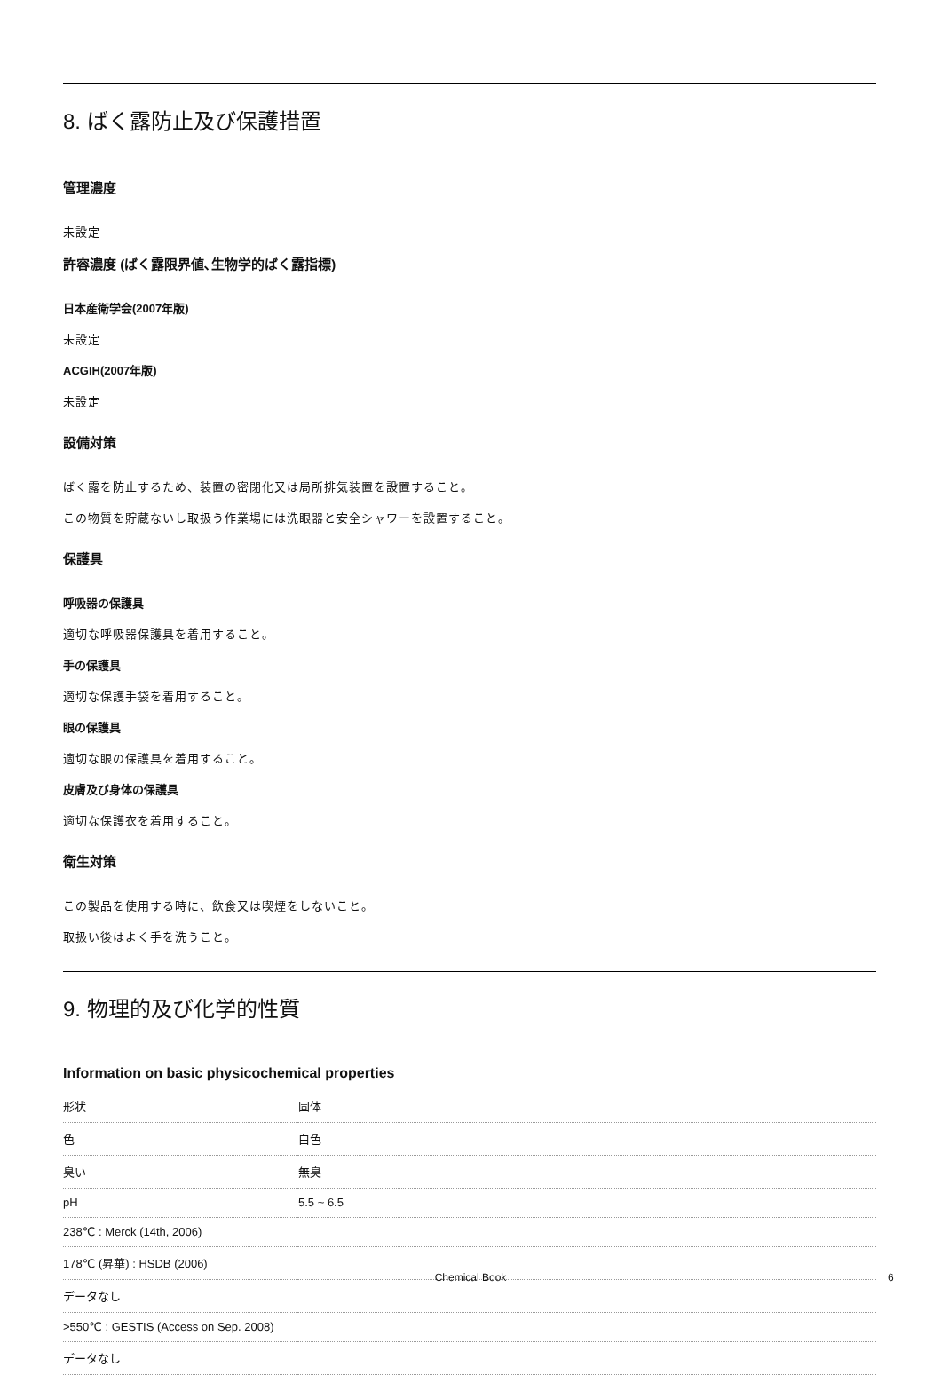8. ばく露防止及び保護措置
管理濃度
未設定
許容濃度 (ばく露限界値､生物学的ばく露指標)
日本産衛学会(2007年版)
未設定
ACGIH(2007年版)
未設定
設備対策
ばく露を防止するため、装置の密閉化又は局所排気装置を設置すること。
この物質を貯蔵ないし取扱う作業場には洗眼器と安全シャワーを設置すること。
保護具
呼吸器の保護具
適切な呼吸器保護具を着用すること。
手の保護具
適切な保護手袋を着用すること。
眼の保護具
適切な眼の保護具を着用すること。
皮膚及び身体の保護具
適切な保護衣を着用すること。
衛生対策
この製品を使用する時に、飲食又は喫煙をしないこと。
取扱い後はよく手を洗うこと。
9. 物理的及び化学的性質
Information on basic physicochemical properties
| 形状 | 固体 |
| 色 | 白色 |
| 臭い | 無臭 |
| pH | 5.5 ~ 6.5 |
| 238℃ : Merck (14th, 2006) | |
| 178℃ (昇華) : HSDB (2006) | |
| データなし | |
| >550℃ : GESTIS (Access on Sep. 2008) | |
| データなし | |
Chemical Book 6